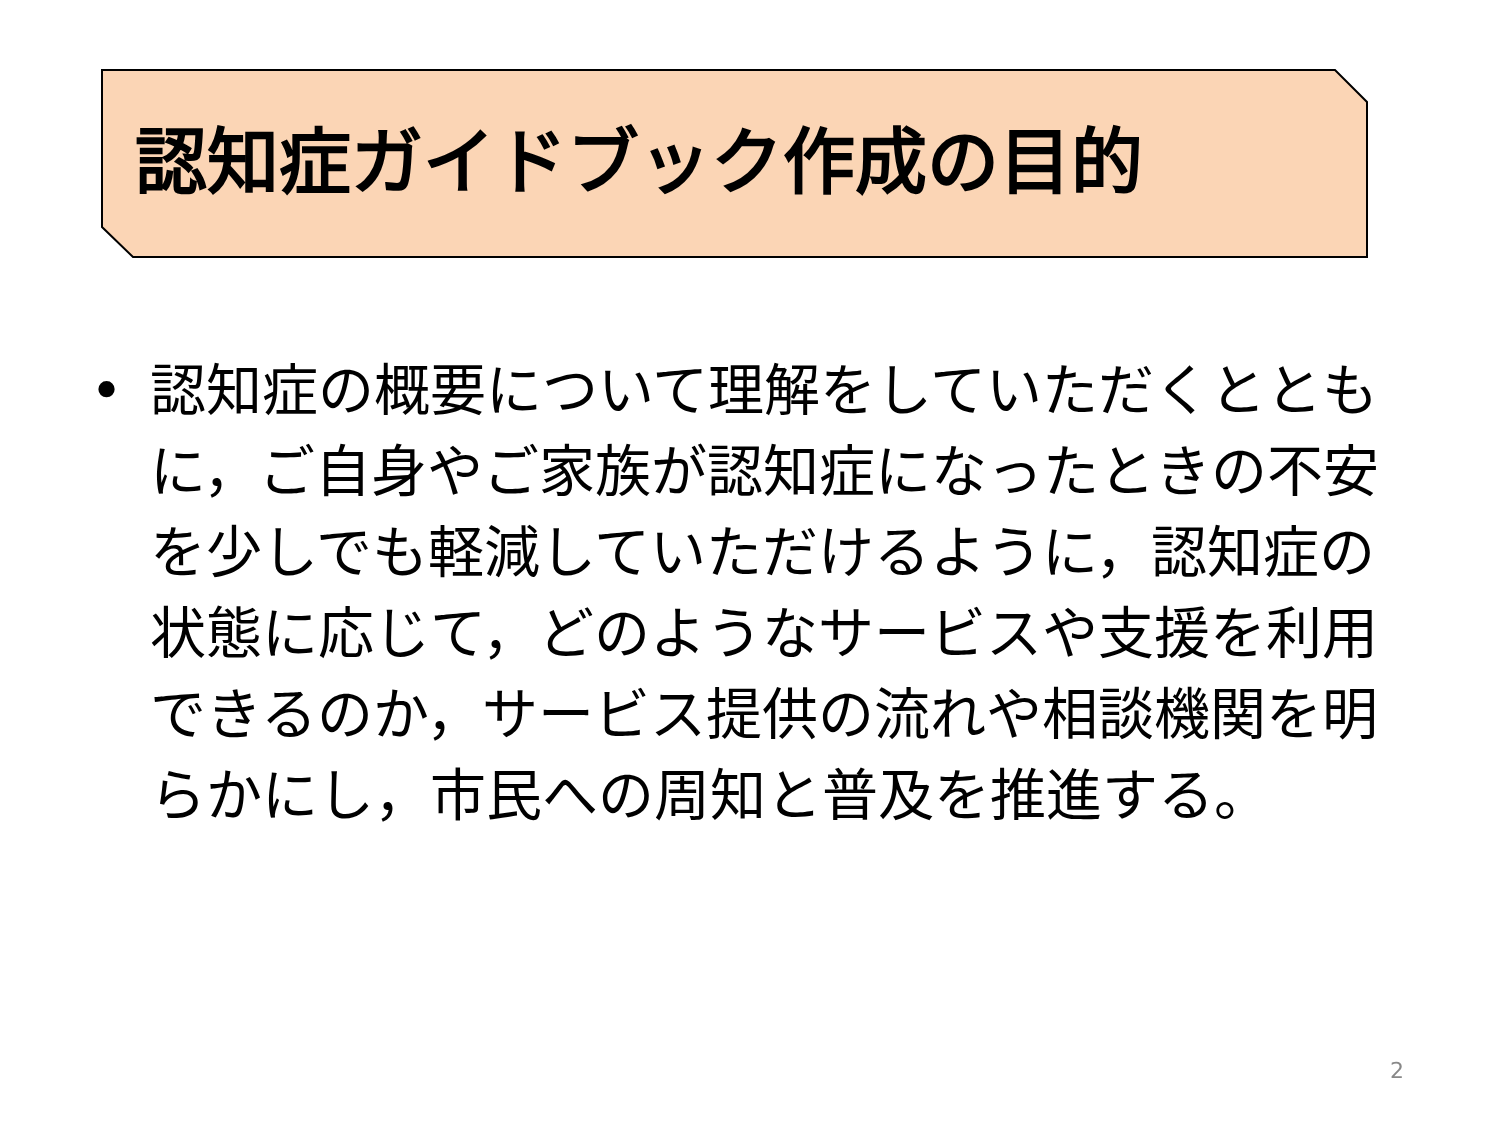認知症ガイドブック作成の目的
• 認知症の概要について理解をしていただくとともに，ご自身やご家族が認知症になったときの不安を少しでも軽減していただけるように，認知症の状態に応じて，どのようなサービスや支援を利用できるのか，サービス提供の流れや相談機関を明らかにし，市民への周知と普及を推進する。
2